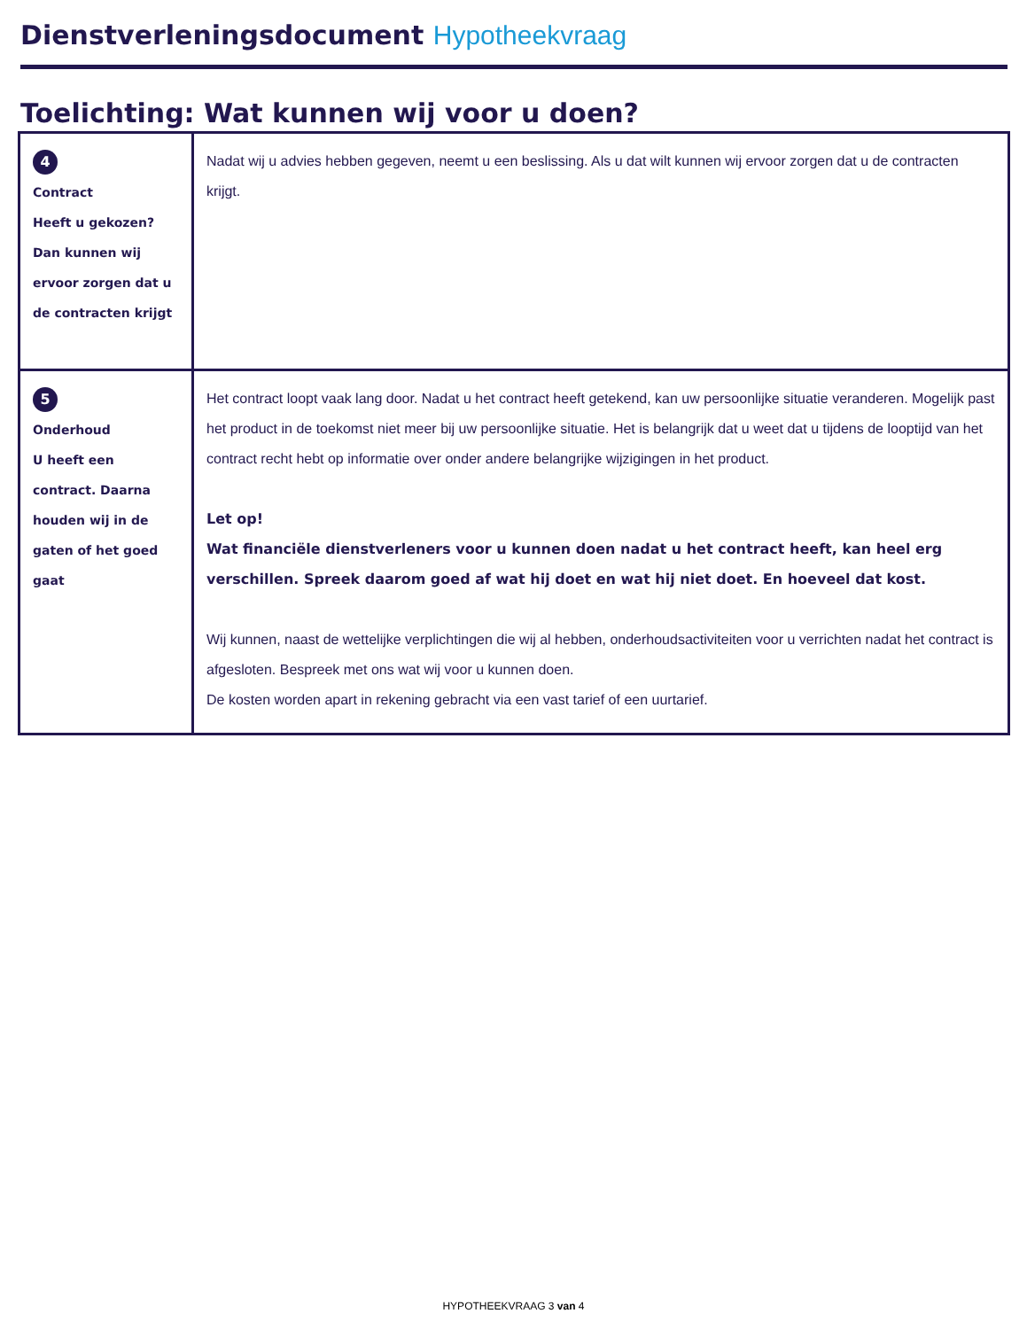Dienstverleningsdocument Hypotheekvraag
Toelichting: Wat kunnen wij voor u doen?
| 4 Contract Heeft u gekozen? Dan kunnen wij ervoor zorgen dat u de contracten krijgt | Nadat wij u advies hebben gegeven, neemt u een beslissing. Als u dat wilt kunnen wij ervoor zorgen dat u de contracten krijgt. |
| 5 Onderhoud U heeft een contract. Daarna houden wij in de gaten of het goed gaat | Het contract loopt vaak lang door. Nadat u het contract heeft getekend, kan uw persoonlijke situatie veranderen. Mogelijk past het product in de toekomst niet meer bij uw persoonlijke situatie. Het is belangrijk dat u weet dat u tijdens de looptijd van het contract recht hebt op informatie over onder andere belangrijke wijzigingen in het product. Let op! Wat financiële dienstverleners voor u kunnen doen nadat u het contract heeft, kan heel erg verschillen. Spreek daarom goed af wat hij doet en wat hij niet doet. En hoeveel dat kost. Wij kunnen, naast de wettelijke verplichtingen die wij al hebben, onderhoudsactiviteiten voor u verrichten nadat het contract is afgesloten. Bespreek met ons wat wij voor u kunnen doen. De kosten worden apart in rekening gebracht via een vast tarief of een uurtarief. |
HYPOTHEEKVRAAG 3 van 4